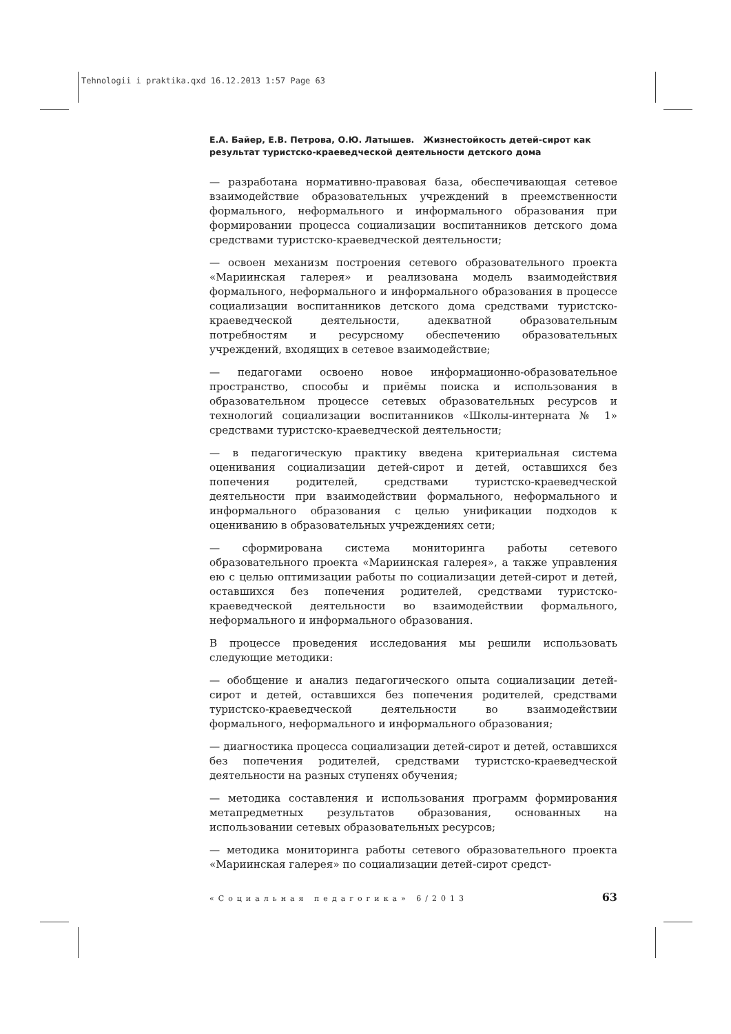Tehnologii i praktika.qxd 16.12.2013 1:57 Page 63
Е.А. Байер, Е.В. Петрова, О.Ю. Латышев. Жизнестойкость детей-сирот как результат туристско-краеведческой деятельности детского дома
— разработана нормативно-правовая база, обеспечивающая сетевое взаимодействие образовательных учреждений в преемственности формального, неформального и информального образования при формировании процесса социализации воспитанников детского дома средствами туристско-краеведческой деятельности;
— освоен механизм построения сетевого образовательного проекта «Мариинская галерея» и реализована модель взаимодействия формального, неформального и информального образования в процессе социализации воспитанников детского дома средствами туристско-краеведческой деятельности, адекватной образовательным потребностям и ресурсному обеспечению образовательных учреждений, входящих в сетевое взаимодействие;
— педагогами освоено новое информационно-образовательное пространство, способы и приёмы поиска и использования в образовательном процессе сетевых образовательных ресурсов и технологий социализации воспитанников «Школы-интерната № 1» средствами туристско-краеведческой деятельности;
— в педагогическую практику введена критериальная система оценивания социализации детей-сирот и детей, оставшихся без попечения родителей, средствами туристско-краеведческой деятельности при взаимодействии формального, неформального и информального образования с целью унификации подходов к оцениванию в образовательных учреждениях сети;
— сформирована система мониторинга работы сетевого образовательного проекта «Мариинская галерея», а также управления ею с целью оптимизации работы по социализации детей-сирот и детей, оставшихся без попечения родителей, средствами туристско-краеведческой деятельности во взаимодействии формального, неформального и информального образования.
В процессе проведения исследования мы решили использовать следующие методики:
— обобщение и анализ педагогического опыта социализации детей-сирот и детей, оставшихся без попечения родителей, средствами туристско-краеведческой деятельности во взаимодействии формального, неформального и информального образования;
— диагностика процесса социализации детей-сирот и детей, оставшихся без попечения родителей, средствами туристско-краеведческой деятельности на разных ступенях обучения;
— методика составления и использования программ формирования метапредметных результатов образования, основанных на использовании сетевых образовательных ресурсов;
— методика мониторинга работы сетевого образовательного проекта «Мариинская галерея» по социализации детей-сирот средст-
«Социальная педагогика» 6/2013 63